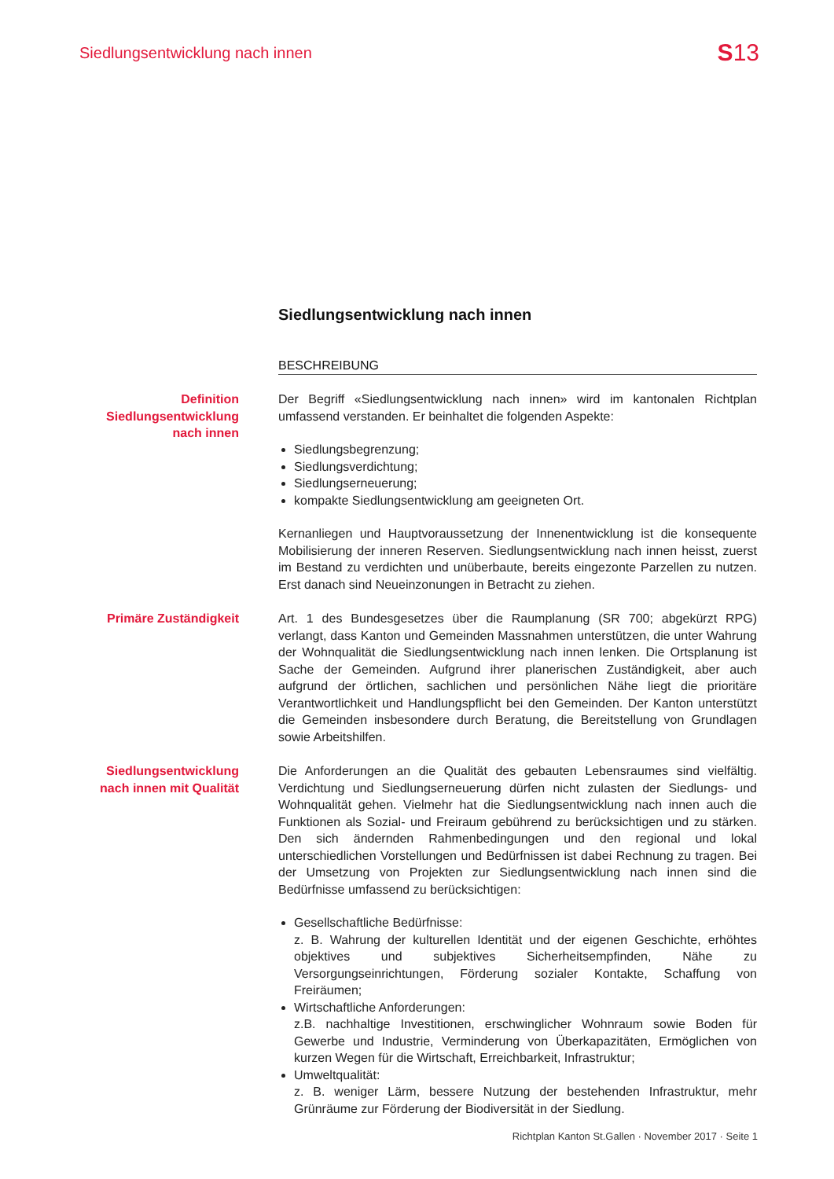Siedlungsentwicklung nach innen S13
Siedlungsentwicklung nach innen
BESCHREIBUNG
Definition
Siedlungsentwicklung
nach innen
Der Begriff «Siedlungsentwicklung nach innen» wird im kantonalen Richtplan umfassend verstanden. Er beinhaltet die folgenden Aspekte:
Siedlungsbegrenzung;
Siedlungsverdichtung;
Siedlungserneuerung;
kompakte Siedlungsentwicklung am geeigneten Ort.
Kernanliegen und Hauptvoraussetzung der Innenentwicklung ist die konsequente Mobilisierung der inneren Reserven. Siedlungsentwicklung nach innen heisst, zuerst im Bestand zu verdichten und unüberbaute, bereits eingezonte Parzellen zu nutzen. Erst danach sind Neueinzonungen in Betracht zu ziehen.
Primäre Zuständigkeit Art. 1 des Bundesgesetzes über die Raumplanung (SR 700; abgekürzt RPG) verlangt, dass Kanton und Gemeinden Massnahmen unterstützen, die unter Wahrung der Wohnqualität die Siedlungsentwicklung nach innen lenken. Die Ortsplanung ist Sache der Gemeinden. Aufgrund ihrer planerischen Zuständigkeit, aber auch aufgrund der örtlichen, sachlichen und persönlichen Nähe liegt die prioritäre Verantwortlichkeit und Handlungspflicht bei den Gemeinden. Der Kanton unterstützt die Gemeinden insbesondere durch Beratung, die Bereitstellung von Grundlagen sowie Arbeitshilfen.
Siedlungsentwicklung
nach innen mit Qualität
Die Anforderungen an die Qualität des gebauten Lebensraumes sind vielfältig. Verdichtung und Siedlungserneuerung dürfen nicht zulasten der Siedlungs- und Wohnqualität gehen. Vielmehr hat die Siedlungsentwicklung nach innen auch die Funktionen als Sozial- und Freiraum gebührend zu berücksichtigen und zu stärken. Den sich ändernden Rahmenbedingungen und den regional und lokal unterschiedlichen Vorstellungen und Bedürfnissen ist dabei Rechnung zu tragen. Bei der Umsetzung von Projekten zur Siedlungsentwicklung nach innen sind die Bedürfnisse umfassend zu berücksichtigen:
Gesellschaftliche Bedürfnisse:
z. B. Wahrung der kulturellen Identität und der eigenen Geschichte, erhöhtes objektives und subjektives Sicherheitsempfinden, Nähe zu Versorgungseinrichtungen, Förderung sozialer Kontakte, Schaffung von Freiräumen;
Wirtschaftliche Anforderungen:
z.B. nachhaltige Investitionen, erschwinglicher Wohnraum sowie Boden für Gewerbe und Industrie, Verminderung von Überkapazitäten, Ermöglichen von kurzen Wegen für die Wirtschaft, Erreichbarkeit, Infrastruktur;
Umweltqualität:
z. B. weniger Lärm, bessere Nutzung der bestehenden Infrastruktur, mehr Grünräume zur Förderung der Biodiversität in der Siedlung.
Richtplan Kanton St.Gallen · November 2017 · Seite 1